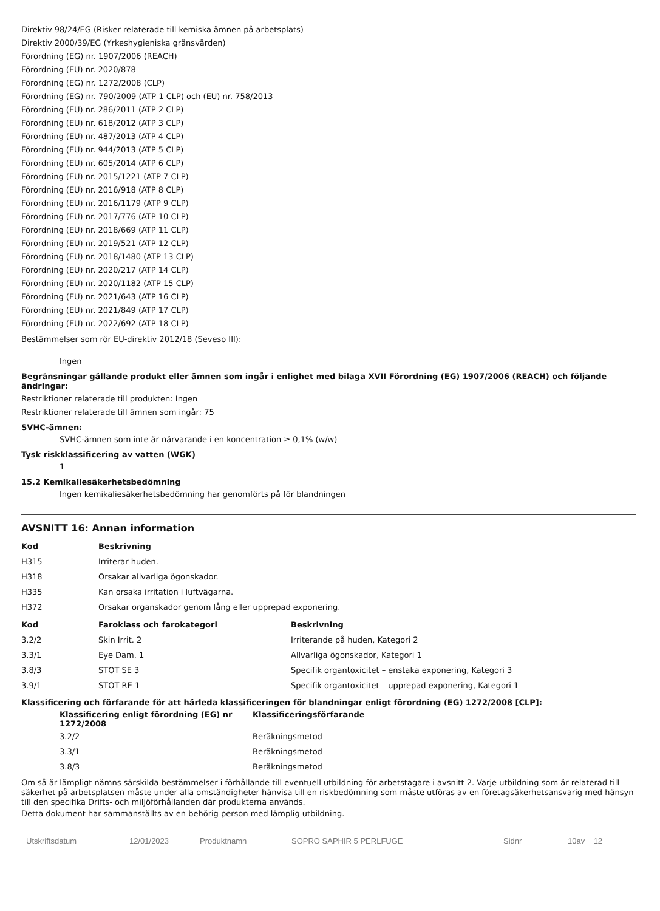Direktiv 98/24/EG (Risker relaterade till kemiska ämnen på arbetsplats)
Direktiv 2000/39/EG (Yrkeshygieniska gränsvärden)
Förordning (EG) nr. 1907/2006 (REACH)
Förordning (EU) nr. 2020/878
Förordning (EG) nr. 1272/2008 (CLP)
Förordning (EG) nr. 790/2009 (ATP 1 CLP) och (EU) nr. 758/2013
Förordning (EU) nr. 286/2011 (ATP 2 CLP)
Förordning (EU) nr. 618/2012 (ATP 3 CLP)
Förordning (EU) nr. 487/2013 (ATP 4 CLP)
Förordning (EU) nr. 944/2013 (ATP 5 CLP)
Förordning (EU) nr. 605/2014 (ATP 6 CLP)
Förordning (EU) nr. 2015/1221 (ATP 7 CLP)
Förordning (EU) nr. 2016/918 (ATP 8 CLP)
Förordning (EU) nr. 2016/1179 (ATP 9 CLP)
Förordning (EU) nr. 2017/776 (ATP 10 CLP)
Förordning (EU) nr. 2018/669 (ATP 11 CLP)
Förordning (EU) nr. 2019/521 (ATP 12 CLP)
Förordning (EU) nr. 2018/1480 (ATP 13 CLP)
Förordning (EU) nr. 2020/217 (ATP 14 CLP)
Förordning (EU) nr. 2020/1182 (ATP 15 CLP)
Förordning (EU) nr. 2021/643 (ATP 16 CLP)
Förordning (EU) nr. 2021/849 (ATP 17 CLP)
Förordning (EU) nr. 2022/692 (ATP 18 CLP)
Bestämmelser som rör EU-direktiv 2012/18 (Seveso III):
Ingen
Begränsningar gällande produkt eller ämnen som ingår i enlighet med bilaga XVII Förordning (EG) 1907/2006 (REACH) och följande ändringar:
Restriktioner relaterade till produkten: Ingen
Restriktioner relaterade till ämnen som ingår: 75
SVHC-ämnen:
SVHC-ämnen som inte är närvarande i en koncentration ≥ 0,1% (w/w)
Tysk riskklassificering av vatten (WGK)
1
15.2 Kemikaliesäkerhetsbedömning
Ingen kemikaliesäkerhetsbedömning har genomförts på för blandningen
AVSNITT 16: Annan information
| Kod | Beskrivning |
| --- | --- |
| H315 | Irriterar huden. |
| H318 | Orsakar allvarliga ögonskador. |
| H335 | Kan orsaka irritation i luftvägarna. |
| H372 | Orsakar organskador genom lång eller upprepad exponering. |
| Kod | Faroklass och farokategori | Beskrivning |
| --- | --- | --- |
| 3.2/2 | Skin Irrit. 2 | Irriterande på huden, Kategori 2 |
| 3.3/1 | Eye Dam. 1 | Allvarliga ögonskador, Kategori 1 |
| 3.8/3 | STOT SE 3 | Specifik organtoxicitet – enstaka exponering, Kategori 3 |
| 3.9/1 | STOT RE 1 | Specifik organtoxicitet – upprepad exponering, Kategori 1 |
Klassificering och förfarande för att härleda klassificeringen för blandningar enligt förordning (EG) 1272/2008 [CLP]:
| Klassificering enligt förordning (EG) nr 1272/2008 | Klassificeringsförfarande |
| --- | --- |
| 3.2/2 | Beräkningsmetod |
| 3.3/1 | Beräkningsmetod |
| 3.8/3 | Beräkningsmetod |
Om så är lämpligt nämns särskilda bestämmelser i förhållande till eventuell utbildning för arbetstagare i avsnitt 2. Varje utbildning som är relaterad till säkerhet på arbetsplatsen måste under alla omständigheter hänvisa till en riskbedömning som måste utföras av en företagsäkerhetsansvarig med hänsyn till den specifika Drifts- och miljöförhållanden där produkterna används.
Detta dokument har sammanställts av en behörig person med lämplig utbildning.
Utskriftsdatum 12/01/2023 Produktnamn SOPRO SAPHIR 5 PERLFUGE Sidnr 10av 12